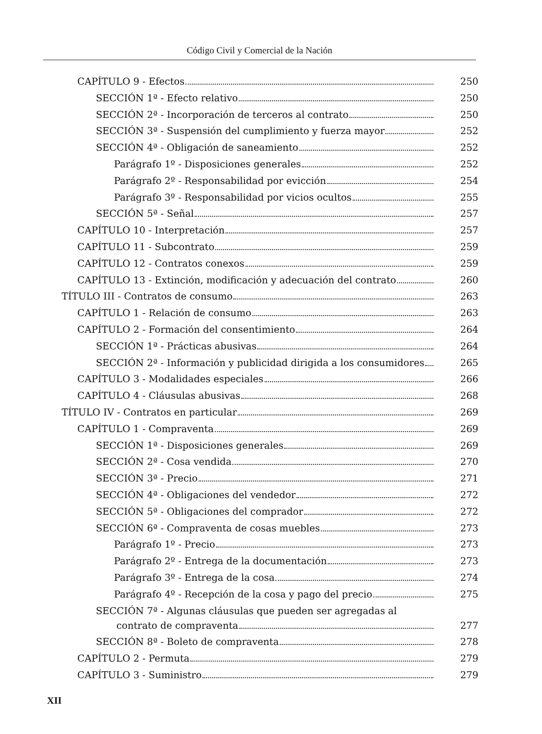Código Civil y Comercial de la Nación
CAPÍTULO 9 - Efectos 250
SECCIÓN 1ª - Efecto relativo 250
SECCIÓN 2ª - Incorporación de terceros al contrato 250
SECCIÓN 3ª - Suspensión del cumplimiento y fuerza mayor 252
SECCIÓN 4ª - Obligación de saneamiento 252
Parágrafo 1º - Disposiciones generales 252
Parágrafo 2º - Responsabilidad por evicción 254
Parágrafo 3º - Responsabilidad por vicios ocultos 255
SECCIÓN 5ª - Señal 257
CAPÍTULO 10 - Interpretación 257
CAPÍTULO 11 - Subcontrato 259
CAPÍTULO 12 - Contratos conexos 259
CAPÍTULO 13 - Extinción, modificación y adecuación del contrato 260
TÍTULO III - Contratos de consumo 263
CAPÍTULO 1 - Relación de consumo 263
CAPÍTULO 2 - Formación del consentimiento 264
SECCIÓN 1ª - Prácticas abusivas 264
SECCIÓN 2ª - Información y publicidad dirigida a los consumidores 265
CAPÍTULO 3 - Modalidades especiales 266
CAPÍTULO 4 - Cláusulas abusivas 268
TÍTULO IV - Contratos en particular 269
CAPÍTULO 1 - Compraventa 269
SECCIÓN 1ª - Disposiciones generales 269
SECCIÓN 2ª - Cosa vendida 270
SECCIÓN 3ª - Precio 271
SECCIÓN 4ª - Obligaciones del vendedor 272
SECCIÓN 5ª - Obligaciones del comprador 272
SECCIÓN 6ª - Compraventa de cosas muebles 273
Parágrafo 1º - Precio 273
Parágrafo 2º - Entrega de la documentación 273
Parágrafo 3º - Entrega de la cosa 274
Parágrafo 4º - Recepción de la cosa y pago del precio 275
SECCIÓN 7ª - Algunas cláusulas que pueden ser agregadas al
contrato de compraventa 277
SECCIÓN 8ª - Boleto de compraventa 278
CAPÍTULO 2 - Permuta 279
CAPÍTULO 3 - Suministro 279
XII